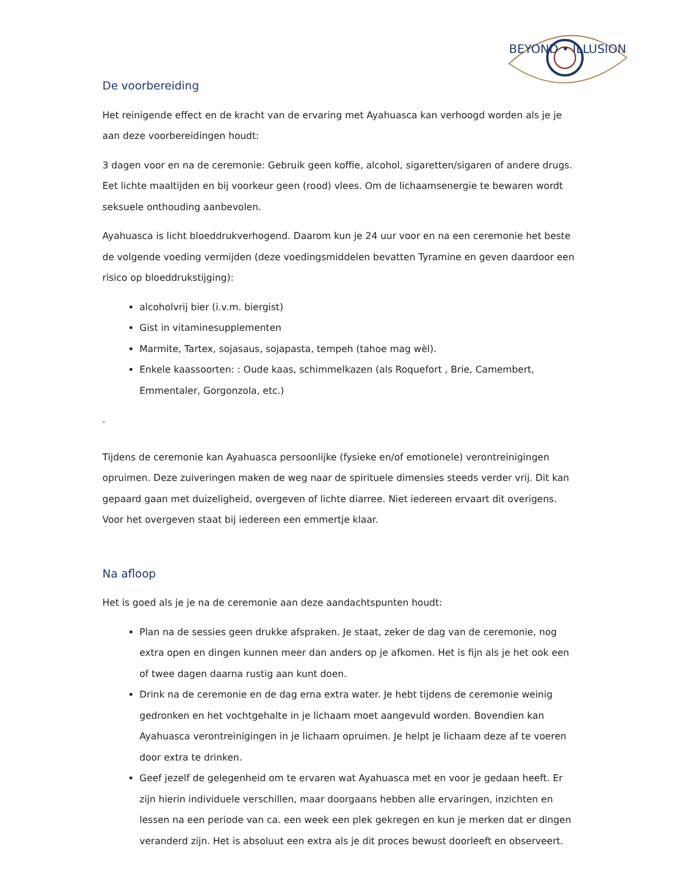BEYOND • ILLUSION
De voorbereiding
Het reinigende effect en de kracht van de ervaring met Ayahuasca kan verhoogd worden als je je aan deze voorbereidingen houdt:
3 dagen voor en na de ceremonie: Gebruik geen koffie, alcohol, sigaretten/sigaren of andere drugs.
Eet lichte maaltijden en bij voorkeur geen (rood) vlees. Om de lichaamsenergie te bewaren wordt seksuele onthouding aanbevolen.
Ayahuasca is licht bloeddrukverhogend. Daarom kun je 24 uur voor en na een ceremonie het beste de volgende voeding vermijden (deze voedingsmiddelen bevatten Tyramine en geven daardoor een risico op bloeddrukstijging):
alcoholvrij bier (i.v.m. biergist)
Gist in vitaminesupplementen
Marmite, Tartex, sojasaus, sojapasta, tempeh (tahoe mag wèl).
Enkele kaassoorten: : Oude kaas, schimmelkazen (als Roquefort , Brie, Camembert, Emmentaler, Gorgonzola, etc.)
.
Tijdens de ceremonie kan Ayahuasca persoonlijke (fysieke en/of emotionele) verontreinigingen opruimen. Deze zuiveringen maken de weg naar de spirituele dimensies steeds verder vrij. Dit kan gepaard gaan met duizeligheid, overgeven of lichte diarree. Niet iedereen ervaart dit overigens. Voor het overgeven staat bij iedereen een emmertje klaar.
Na afloop
Het is goed als je je na de ceremonie aan deze aandachtspunten houdt:
Plan na de sessies geen drukke afspraken. Je staat, zeker de dag van de ceremonie, nog extra open en dingen kunnen meer dan anders op je afkomen. Het is fijn als je het ook een of twee dagen daarna rustig aan kunt doen.
Drink na de ceremonie en de dag erna extra water. Je hebt tijdens de ceremonie weinig gedronken en het vochtgehalte in je lichaam moet aangevuld worden. Bovendien kan Ayahuasca verontreinigingen in je lichaam opruimen. Je helpt je lichaam deze af te voeren door extra te drinken.
Geef jezelf de gelegenheid om te ervaren wat Ayahuasca met en voor je gedaan heeft. Er zijn hierin individuele verschillen, maar doorgaans hebben alle ervaringen, inzichten en lessen na een periode van ca. een week een plek gekregen en kun je merken dat er dingen veranderd zijn. Het is absoluut een extra als je dit proces bewust doorleeft en observeert.